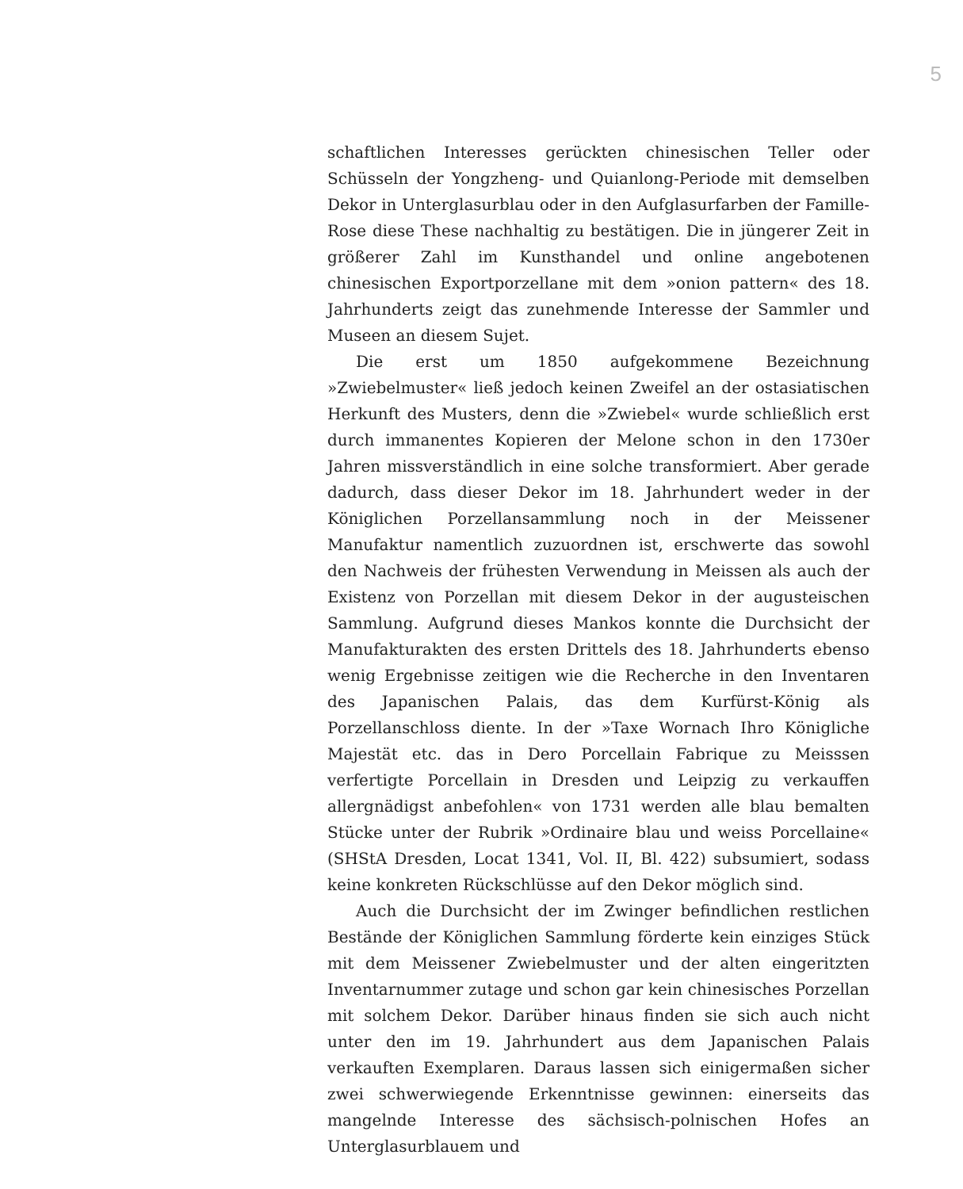5
schaftlichen Interesses gerückten chinesischen Teller oder Schüsseln der Yongzheng- und Quianlong-Periode mit demselben Dekor in Unterglasurblau oder in den Aufglasurfarben der Famille-Rose diese These nachhaltig zu bestätigen. Die in jüngerer Zeit in größerer Zahl im Kunsthandel und online angebotenen chinesischen Exportporzellane mit dem »onion pattern« des 18. Jahrhunderts zeigt das zunehmende Interesse der Sammler und Museen an diesem Sujet.
Die erst um 1850 aufgekommene Bezeichnung »Zwiebelmuster« ließ jedoch keinen Zweifel an der ostasiatischen Herkunft des Musters, denn die »Zwiebel« wurde schließlich erst durch immanentes Kopieren der Melone schon in den 1730er Jahren missverständlich in eine solche transformiert. Aber gerade dadurch, dass dieser Dekor im 18. Jahrhundert weder in der Königlichen Porzellansammlung noch in der Meissener Manufaktur namentlich zuzuordnen ist, erschwerte das sowohl den Nachweis der frühesten Verwendung in Meissen als auch der Existenz von Porzellan mit diesem Dekor in der augusteischen Sammlung. Aufgrund dieses Mankos konnte die Durchsicht der Manufakturakten des ersten Drittels des 18. Jahrhunderts ebenso wenig Ergebnisse zeitigen wie die Recherche in den Inventaren des Japanischen Palais, das dem Kurfürst-König als Porzellanschloss diente. In der »Taxe Wornach Ihro Königliche Majestät etc. das in Dero Porcellain Fabrique zu Meisssen verfertigte Porcellain in Dresden und Leipzig zu verkauffen allergnädigst anbefohlen« von 1731 werden alle blau bemalten Stücke unter der Rubrik »Ordinaire blau und weiss Porcellaine« (SHStA Dresden, Locat 1341, Vol. II, Bl. 422) subsumiert, sodass keine konkreten Rückschlüsse auf den Dekor möglich sind.
Auch die Durchsicht der im Zwinger befindlichen restlichen Bestände der Königlichen Sammlung förderte kein einziges Stück mit dem Meissener Zwiebelmuster und der alten eingeritzten Inventarnummer zutage und schon gar kein chinesisches Porzellan mit solchem Dekor. Darüber hinaus finden sie sich auch nicht unter den im 19. Jahrhundert aus dem Japanischen Palais verkauften Exemplaren. Daraus lassen sich einigermaßen sicher zwei schwerwiegende Erkenntnisse gewinnen: einerseits das mangelnde Interesse des sächsisch-polnischen Hofes an Unterglasurblauem und